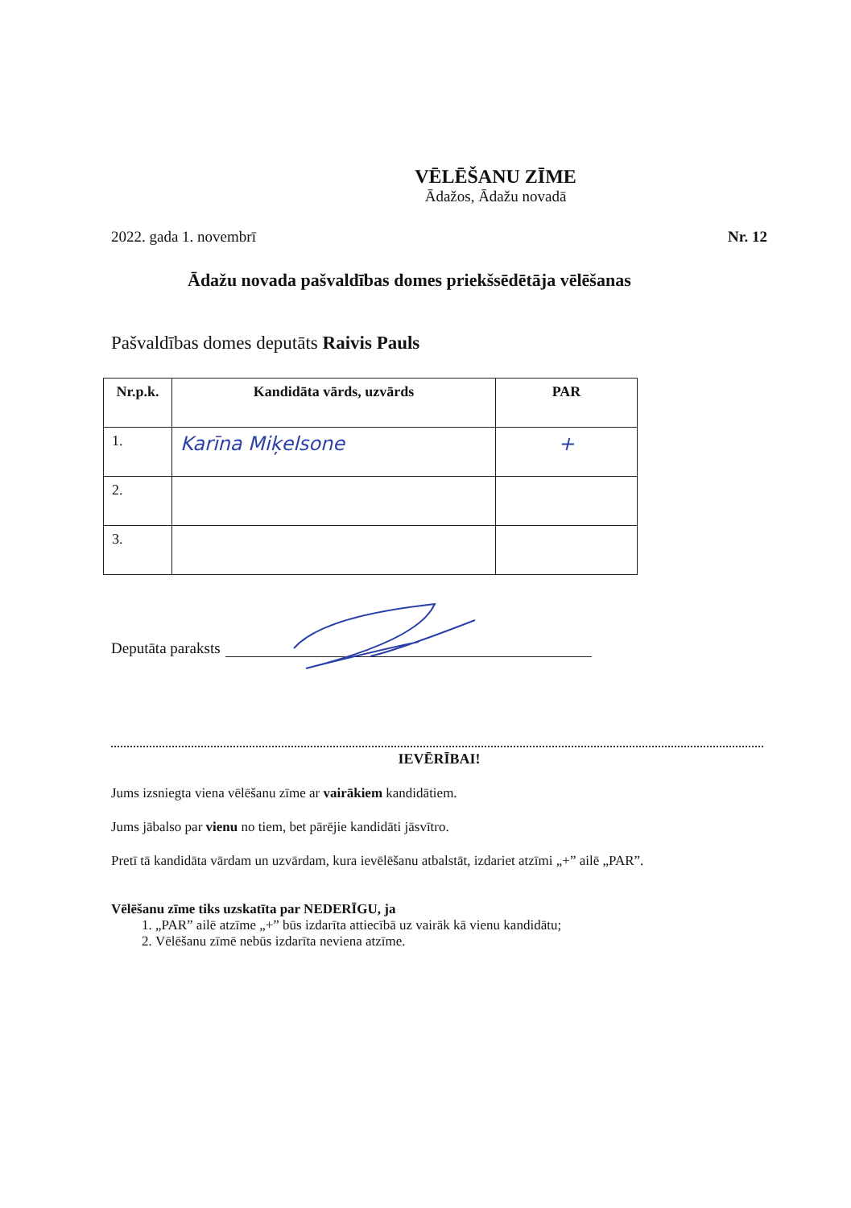VĒLĒŠANU ZĪME
Ādažos, Ādažu novadā
2022. gada 1. novembrī Nr. 12
Ādažu novada pašvaldības domes priekšsēdētāja vēlēšanas
Pašvaldības domes deputāts Raivis Pauls
| Nr.p.k. | Kandidāta vārds, uzvārds | PAR |
| --- | --- | --- |
| 1. | Karīna Miķelsone | + |
| 2. | | |
| 3. | | |
Deputāta paraksts
IEVĒRĪBAI!
Jums izsniegta viena vēlēšanu zīme ar vairākiem kandidātiem.
Jums jābalso par vienu no tiem, bet pārējie kandidāti jāsvītro.
Pretī tā kandidāta vārdam un uzvārdam, kura ievēlēšanu atbalstāt, izdariet atzīmi „+” ailē „PAR”.
Vēlēšanu zīme tiks uzskatīta par NEDERĪGU, ja
1. „PAR” ailē atzīme „+” būs izdarīta attiecībā uz vairāk kā vienu kandidātu;
2. Vēlēšanu zīmē nebūs izdarīta neviena atzīme.